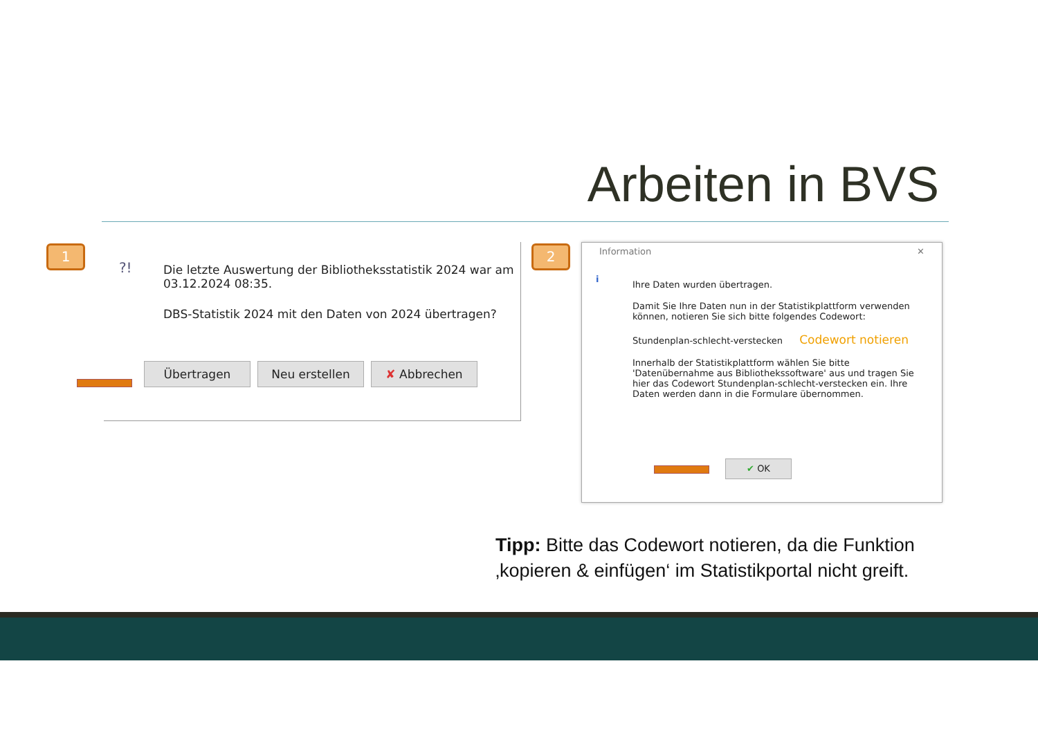Arbeiten in BVS
1
?!
Die letzte Auswertung der Bibliotheksstatistik 2024 war am 03.12.2024 08:35.
DBS-Statistik 2024 mit den Daten von 2024 übertragen?
Übertragen Neu erstellen ✘ Abbrechen
2
Information ✕
i
Ihre Daten wurden übertragen.
Damit Sie Ihre Daten nun in der Statistikplattform verwenden können, notieren Sie sich bitte folgendes Codewort:
Stundenplan-schlecht-verstecken Codewort notieren
Innerhalb der Statistikplattform wählen Sie bitte 'Datenübernahme aus Bibliothekssoftware' aus und tragen Sie hier das Codewort Stundenplan-schlecht-verstecken ein. Ihre Daten werden dann in die Formulare übernommen.
✔ OK
Tipp: Bitte das Codewort notieren, da die Funktion
‚kopieren & einfügen‘ im Statistikportal nicht greift.